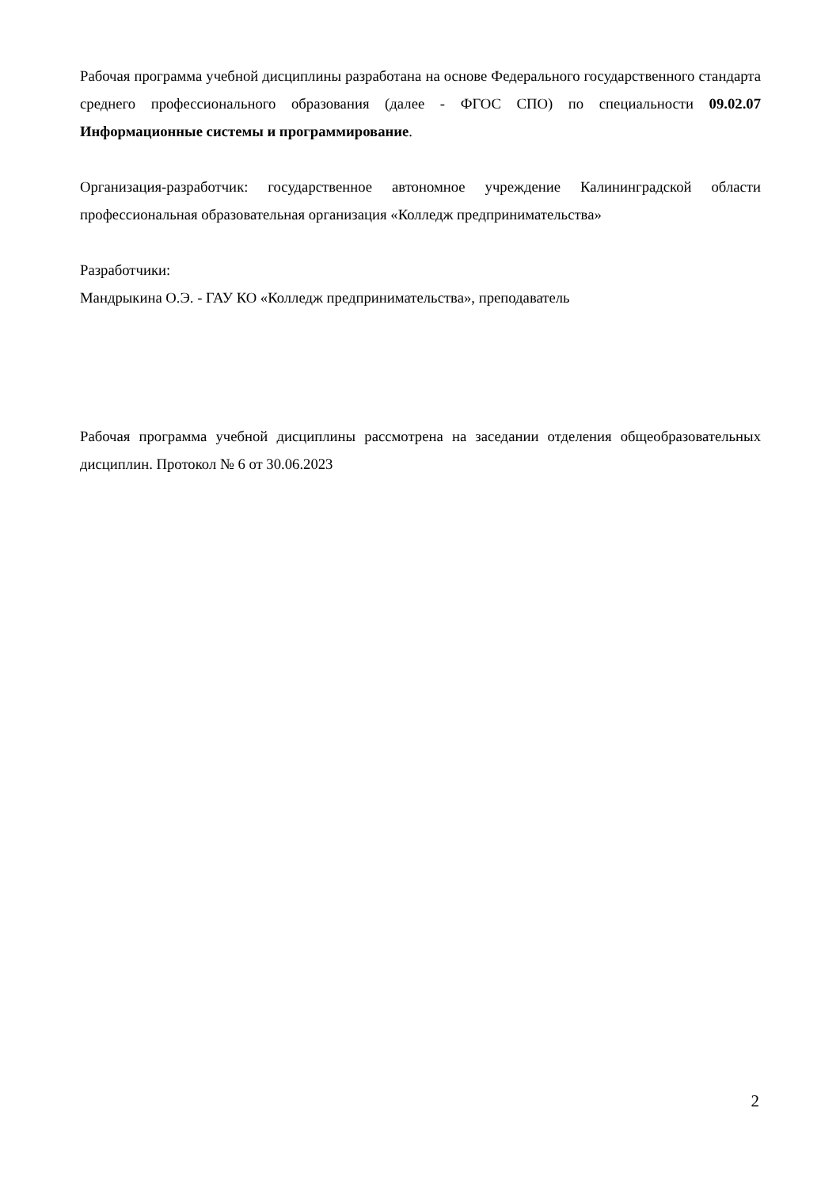Рабочая программа учебной дисциплины разработана на основе Федерального государственного стандарта среднего профессионального образования (далее - ФГОС СПО) по специальности 09.02.07 Информационные системы и программирование.
Организация-разработчик: государственное автономное учреждение Калининградской области профессиональная образовательная организация «Колледж предпринимательства»
Разработчики:
Мандрыкина О.Э. - ГАУ КО «Колледж предпринимательства», преподаватель
Рабочая программа учебной дисциплины рассмотрена на заседании отделения общеобразовательных дисциплин. Протокол № 6 от 30.06.2023
2